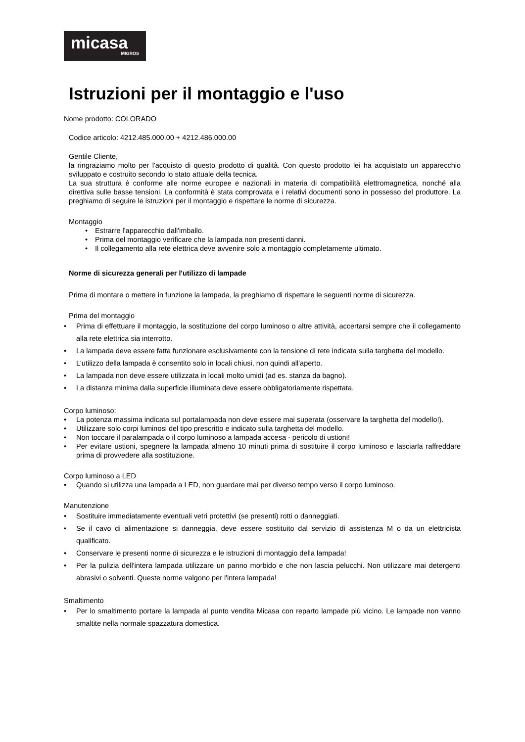micasa
MIGROS
Istruzioni per il montaggio e l'uso
Nome prodotto: COLORADO
Codice articolo: 4212.485.000.00 + 4212.486.000.00
Gentile Cliente,
la ringraziamo molto per l'acquisto di questo prodotto di qualità. Con questo prodotto lei ha acquistato un apparecchio sviluppato e costruito secondo lo stato attuale della tecnica.
La sua struttura è conforme alle norme europee e nazionali in materia di compatibilità elettromagnetica, nonché alla direttiva sulle basse tensioni. La conformità è stata comprovata e i relativi documenti sono in possesso del produttore. La preghiamo di seguire le istruzioni per il montaggio e rispettare le norme di sicurezza.
Montaggio
• Estrarre l'apparecchio dall'imballo.
• Prima del montaggio verificare che la lampada non presenti danni.
• Il collegamento alla rete elettrica deve avvenire solo a montaggio completamente ultimato.
Norme di sicurezza generali per l'utilizzo di lampade
Prima di montare o mettere in funzione la lampada, la preghiamo di rispettare le seguenti norme di sicurezza.
Prima del montaggio
• Prima di effettuare il montaggio, la sostituzione del corpo luminoso o altre attività, accertarsi sempre che il collegamento alla rete elettrica sia interrotto.
• La lampada deve essere fatta funzionare esclusivamente con la tensione di rete indicata sulla targhetta del modello.
• L'utilizzo della lampada è consentito solo in locali chiusi, non quindi all'aperto.
• La lampada non deve essere utilizzata in locali molto umidi (ad es. stanza da bagno).
• La distanza minima dalla superficie illuminata deve essere obbligatoriamente rispettata.
Corpo luminoso:
• La potenza massima indicata sul portalampada non deve essere mai superata (osservare la targhetta del modello!).
• Utilizzare solo corpi luminosi del tipo prescritto e indicato sulla targhetta del modello.
• Non toccare il paralampada o il corpo luminoso a lampada accesa - pericolo di ustioni!
• Per evitare ustioni, spegnere la lampada almeno 10 minuti prima di sostituire il corpo luminoso e lasciarla raffreddare prima di provvedere alla sostituzione.
Corpo luminoso a LED
• Quando si utilizza una lampada a LED, non guardare mai per diverso tempo verso il corpo luminoso.
Manutenzione
• Sostituire immediatamente eventuali vetri protettivi (se presenti) rotti o danneggiati.
• Se il cavo di alimentazione si danneggia, deve essere sostituito dal servizio di assistenza M o da un elettricista qualificato.
• Conservare le presenti norme di sicurezza e le istruzioni di montaggio della lampada!
• Per la pulizia dell'intera lampada utilizzare un panno morbido e che non lascia pelucchi. Non utilizzare mai detergenti abrasivi o solventi. Queste norme valgono per l'intera lampada!
Smaltimento
• Per lo smaltimento portare la lampada al punto vendita Micasa con reparto lampade più vicino. Le lampade non vanno smaltite nella normale spazzatura domestica.